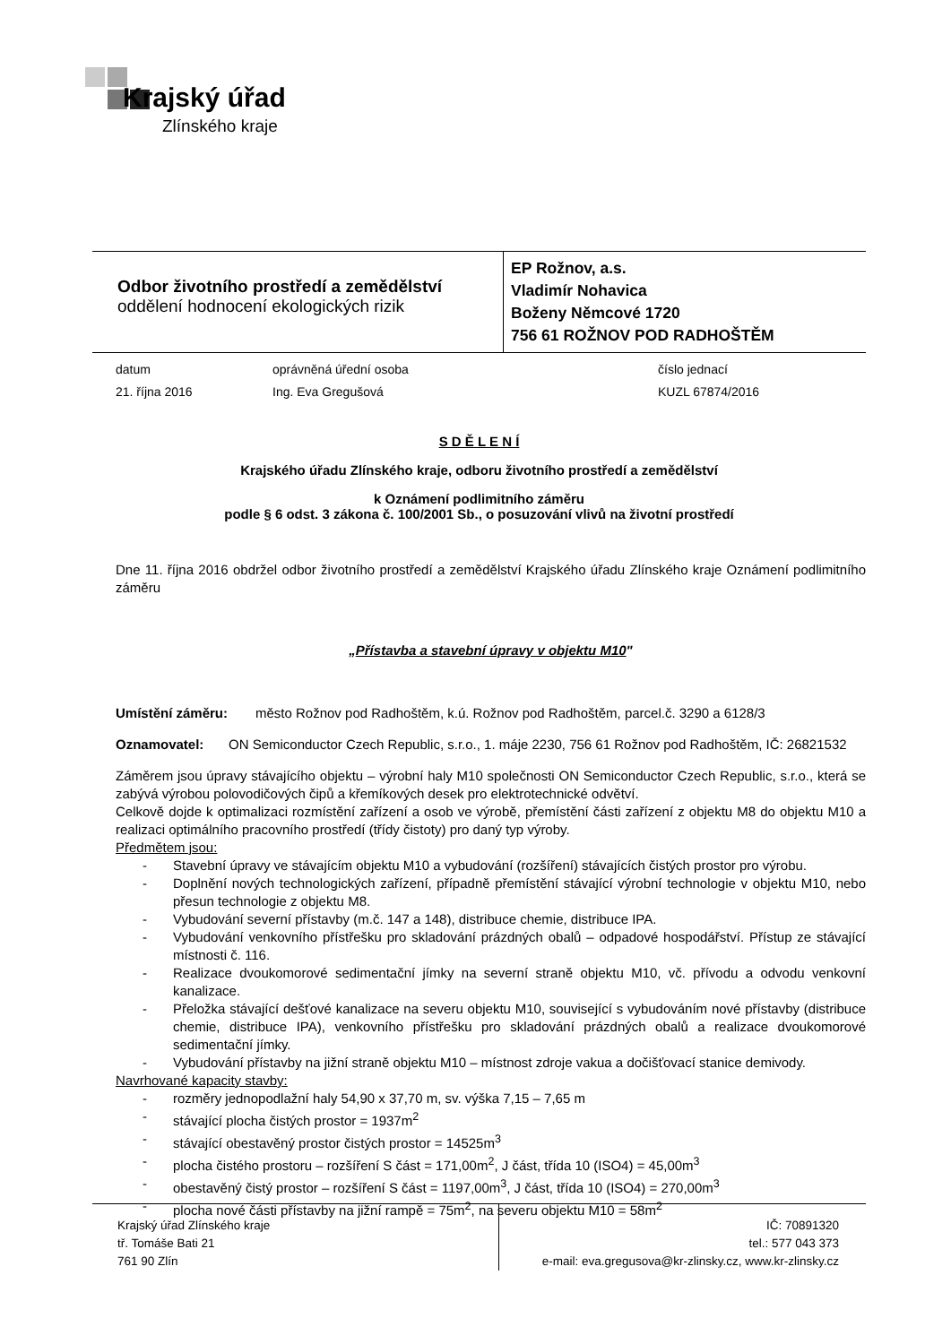Krajský úřad
Zlínského kraje
Odbor životního prostředí a zemědělství
oddělení hodnocení ekologických rizik
EP Rožnov, a.s.
Vladimír Nohavica
Boženy Němcové 1720
756 61 ROŽNOV POD RADHOŠTĚM
datum
oprávněná úřední osoba
číslo jednací
21. října 2016
Ing. Eva Gregušová
KUZL 67874/2016
S D Ě L E N Í
Krajského úřadu Zlínského kraje, odboru životního prostředí a zemědělství
k Oznámení podlimitního záměru
podle § 6 odst. 3 zákona č. 100/2001 Sb., o posuzování vlivů na životní prostředí
Dne 11. října 2016 obdržel odbor životního prostředí a zemědělství Krajského úřadu Zlínského kraje Oznámení podlimitního záměru
„Přístavba a stavební úpravy v objektu M10"
Umístění záměru: město Rožnov pod Radhoštěm, k.ú. Rožnov pod Radhoštěm, parcel.č. 3290 a 6128/3
Oznamovatel: ON Semiconductor Czech Republic, s.r.o., 1. máje 2230, 756 61 Rožnov pod Radhoštěm, IČ: 26821532
Záměrem jsou úpravy stávajícího objektu – výrobní haly M10 společnosti ON Semiconductor Czech Republic, s.r.o., která se zabývá výrobou polovodičových čipů a křemíkových desek pro elektrotechnické odvětví.
Celkově dojde k optimalizaci rozmístění zařízení a osob ve výrobě, přemístění části zařízení z objektu M8 do objektu M10 a realizaci optimálního pracovního prostředí (třídy čistoty) pro daný typ výroby.
Předmětem jsou:
- Stavební úpravy ve stávajícím objektu M10 a vybudování (rozšíření) stávajících čistých prostor pro výrobu.
- Doplnění nových technologických zařízení, případně přemístění stávající výrobní technologie v objektu M10, nebo přesun technologie z objektu M8.
- Vybudování severní přístavby (m.č. 147 a 148), distribuce chemie, distribuce IPA.
- Vybudování venkovního přístřešku pro skladování prázdných obalů – odpadové hospodářství. Přístup ze stávající místnosti č. 116.
- Realizace dvoukomorové sedimentační jímky na severní straně objektu M10, vč. přívodu a odvodu venkovní kanalizace.
- Přeložka stávající dešťové kanalizace na severu objektu M10, související s vybudováním nové přístavby (distribuce chemie, distribuce IPA), venkovního přístřešku pro skladování prázdných obalů a realizace dvoukomorové sedimentační jímky.
- Vybudování přístavby na jižní straně objektu M10 – místnost zdroje vakua a dočišťovací stanice demivody.
Navrhované kapacity stavby:
- rozměry jednopodlažní haly 54,90 x 37,70 m, sv. výška 7,15 – 7,65 m
- stávající plocha čistých prostor = 1937m<sup>2</sup>
- stávající obestavěný prostor čistých prostor = 14525m<sup>3</sup>
- plocha čistého prostoru – rozšíření S část = 171,00m<sup>2</sup>, J část, třída 10 (ISO4) = 45,00m<sup>3</sup>
- obestavěný čistý prostor – rozšíření S část = 1197,00m<sup>3</sup>, J část, třída 10 (ISO4) = 270,00m<sup>3</sup>
- plocha nové části přístavby na jižní rampě = 75m<sup>2</sup>, na severu objektu M10 = 58m<sup>2</sup>
Krajský úřad Zlínského kraje
tř. Tomáše Bati 21
761 90 Zlín
IČ: 70891320
tel.: 577 043 373
e-mail: eva.gregusova@kr-zlinsky.cz, www.kr-zlinsky.cz